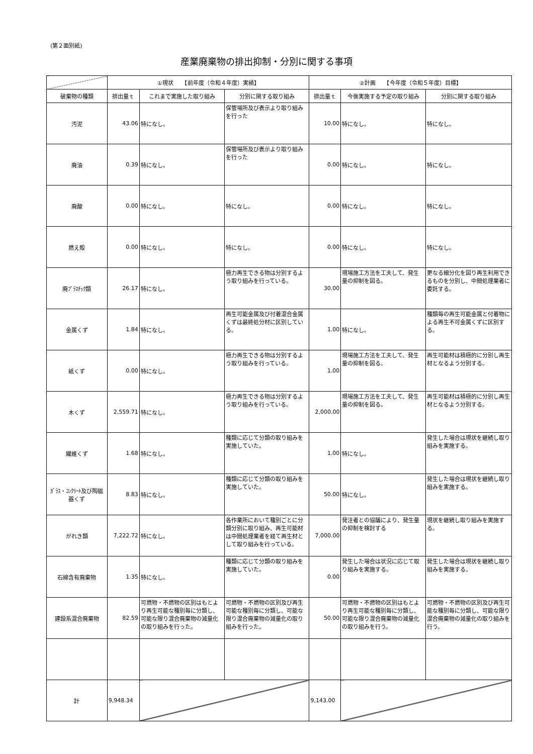(第２面別紙)
産業廃棄物の排出抑制・分別に関する事項
| | ①現状 【前年度（令和４年度）実績】 | | | ②計画 【今年度（令和５年度）目標】 | | |
| --- | --- | --- | --- | --- | --- | --- |
| 破棄物の種類 | 排出量ｔ | これまで実施した取り組み | 分別に関する取り組み | 排出量ｔ | 今後実施する予定の取り組み | 分別に関する取り組み |
| 汚泥 | 43.06 | 特になし。 | 保管場所及び表示より取り組みを行った | 10.00 | 特になし。 | 特になし。 |
| 廃油 | 0.39 | 特になし。 | 保管場所及び表示より取り組みを行った | 0.00 | 特になし。 | 特になし。 |
| 廃酸 | 0.00 | 特になし。 | 特になし。 | 0.00 | 特になし。 | 特になし。 |
| 燃え殻 | 0.00 | 特になし。 | 特になし。 | 0.00 | 特になし。 | 特になし。 |
| 廃ﾌﾟﾗｽﾁｯｸ類 | 26.17 | 特になし。 | 極力再生できる物は分別するよう取り組みを行っている。 | 30.00 | 現場施工方法を工夫して、発生量の抑制を図る。 | 更なる細分化を図り再生利用できるものを分別し、中間処理業者に委託する。 |
| 金属くず | 1.84 | 特になし。 | 再生可能金属及び付着混合金属くずは最終処分材に区別している。 | 1.00 | 特になし。 | 種類毎の再生可能金属と付着物による再生不可金属くずに区別する。 |
| 紙くず | 0.00 | 特になし。 | 極力再生できる物は分別するよう取り組みを行っている。 | 1.00 | 現場施工方法を工夫して、発生量の抑制を図る。 | 再生可能材は積極的に分別し再生材となるよう分別する。 |
| 木くず | 2,559.71 | 特になし。 | 極力再生できる物は分別するよう取り組みを行っている。 | 2,000.00 | 現場施工方法を工夫して、発生量の抑制を図る。 | 再生可能材は積極的に分別し再生材となるよう分別する。 |
| 繊維くず | 1.68 | 特になし。 | 種類に応じて分類の取り組みを実施していた。 | 1.00 | 特になし。 | 発生した場合は現状を継続し取り組みを実施する。 |
| ｶﾞﾗｽ・ｺﾝｸﾘｰﾄ及び陶磁器くず | 8.83 | 特になし。 | 種類に応じて分類の取り組みを実施していた。 | 50.00 | 特になし。 | 発生した場合は現状を継続し取り組みを実施する。 |
| がれき類 | 7,222.72 | 特になし。 | 各作業所において種別ごとに分類分別に取り組み、再生可能材は中間処理業者を経て再生材として取り組みを行っている。 | 7,000.00 | 発注者との協議により、発生量の抑制を検討する | 現状を継続し取り組みを実施する。 |
| 石綿含有廃棄物 | 1.35 | 特になし。 | 種類に応じて分類の取り組みを実施していた。 | 0.00 | 発生した場合は状況に応じて取り組みを実施する。 | 発生した場合は現状を継続し取り組みを実施する。 |
| 建設系混合廃棄物 | 82.59 | 可燃物・不燃物の区別はもとより再生可能な種別毎に分類し、可能な限り混合廃棄物の減量化の取り組みを行った。 | 可燃物・不燃物の区別及び再生可能な種別毎に分類し、可能な限り混合廃棄物の減量化の取り組みを行った。 | 50.00 | 可燃物・不燃物の区別はもとより再生可能な種別毎に分類し、可能な限り混合廃棄物の減量化の取り組みを行う。 | 可燃物・不燃物の区別及び再生可能な種別毎に分類し、可能な限り混合廃棄物の減量化の取り組みを行う。 |
| 計 | 9,948.34 | | | 9,143.00 | | |